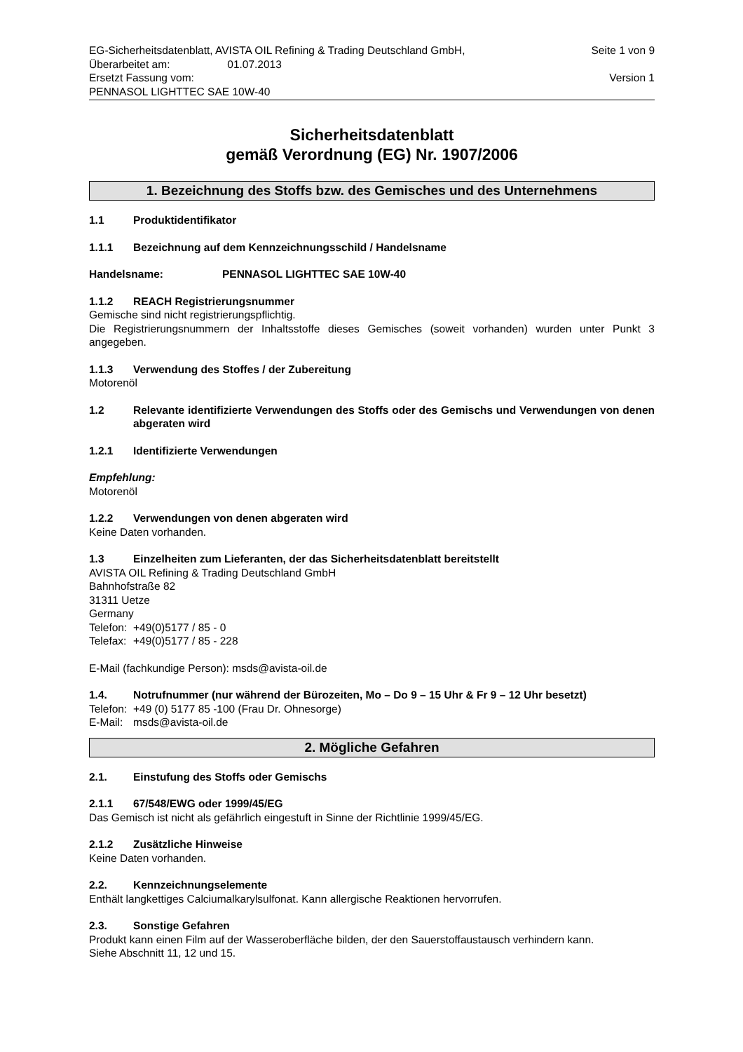EG-Sicherheitsdatenblatt, AVISTA OIL Refining & Trading Deutschland GmbH, Seite 1 von 9
Überarbeitet am: 01.07.2013
Ersetzt Fassung vom: Version 1
PENNASOL LIGHTTEC SAE 10W-40
Sicherheitsdatenblatt
gemäß Verordnung (EG) Nr. 1907/2006
1. Bezeichnung des Stoffs bzw. des Gemisches und des Unternehmens
1.1 Produktidentifikator
1.1.1 Bezeichnung auf dem Kennzeichnungsschild / Handelsname
Handelsname: PENNASOL LIGHTTEC SAE 10W-40
1.1.2 REACH Registrierungsnummer
Gemische sind nicht registrierungspflichtig.
Die Registrierungsnummern der Inhaltsstoffe dieses Gemisches (soweit vorhanden) wurden unter Punkt 3 angegeben.
1.1.3 Verwendung des Stoffes / der Zubereitung
Motorenöl
1.2 Relevante identifizierte Verwendungen des Stoffs oder des Gemischs und Verwendungen von denen abgeraten wird
1.2.1 Identifizierte Verwendungen
Empfehlung:
Motorenöl
1.2.2 Verwendungen von denen abgeraten wird
Keine Daten vorhanden.
1.3 Einzelheiten zum Lieferanten, der das Sicherheitsdatenblatt bereitstellt
AVISTA OIL Refining & Trading Deutschland GmbH
Bahnhofstraße 82
31311 Uetze
Germany
Telefon: +49(0)5177 / 85 - 0
Telefax: +49(0)5177 / 85 - 228
E-Mail (fachkundige Person): msds@avista-oil.de
1.4. Notrufnummer (nur während der Bürozeiten, Mo – Do 9 – 15 Uhr & Fr 9 – 12 Uhr besetzt)
Telefon: +49 (0) 5177 85 -100 (Frau Dr. Ohnesorge)
E-Mail: msds@avista-oil.de
2. Mögliche Gefahren
2.1. Einstufung des Stoffs oder Gemischs
2.1.1 67/548/EWG oder 1999/45/EG
Das Gemisch ist nicht als gefährlich eingestuft in Sinne der Richtlinie 1999/45/EG.
2.1.2 Zusätzliche Hinweise
Keine Daten vorhanden.
2.2. Kennzeichnungselemente
Enthält langkettiges Calciumalkarylsulfonat. Kann allergische Reaktionen hervorrufen.
2.3. Sonstige Gefahren
Produkt kann einen Film auf der Wasseroberfläche bilden, der den Sauerstoffaustausch verhindern kann.
Siehe Abschnitt 11, 12 und 15.